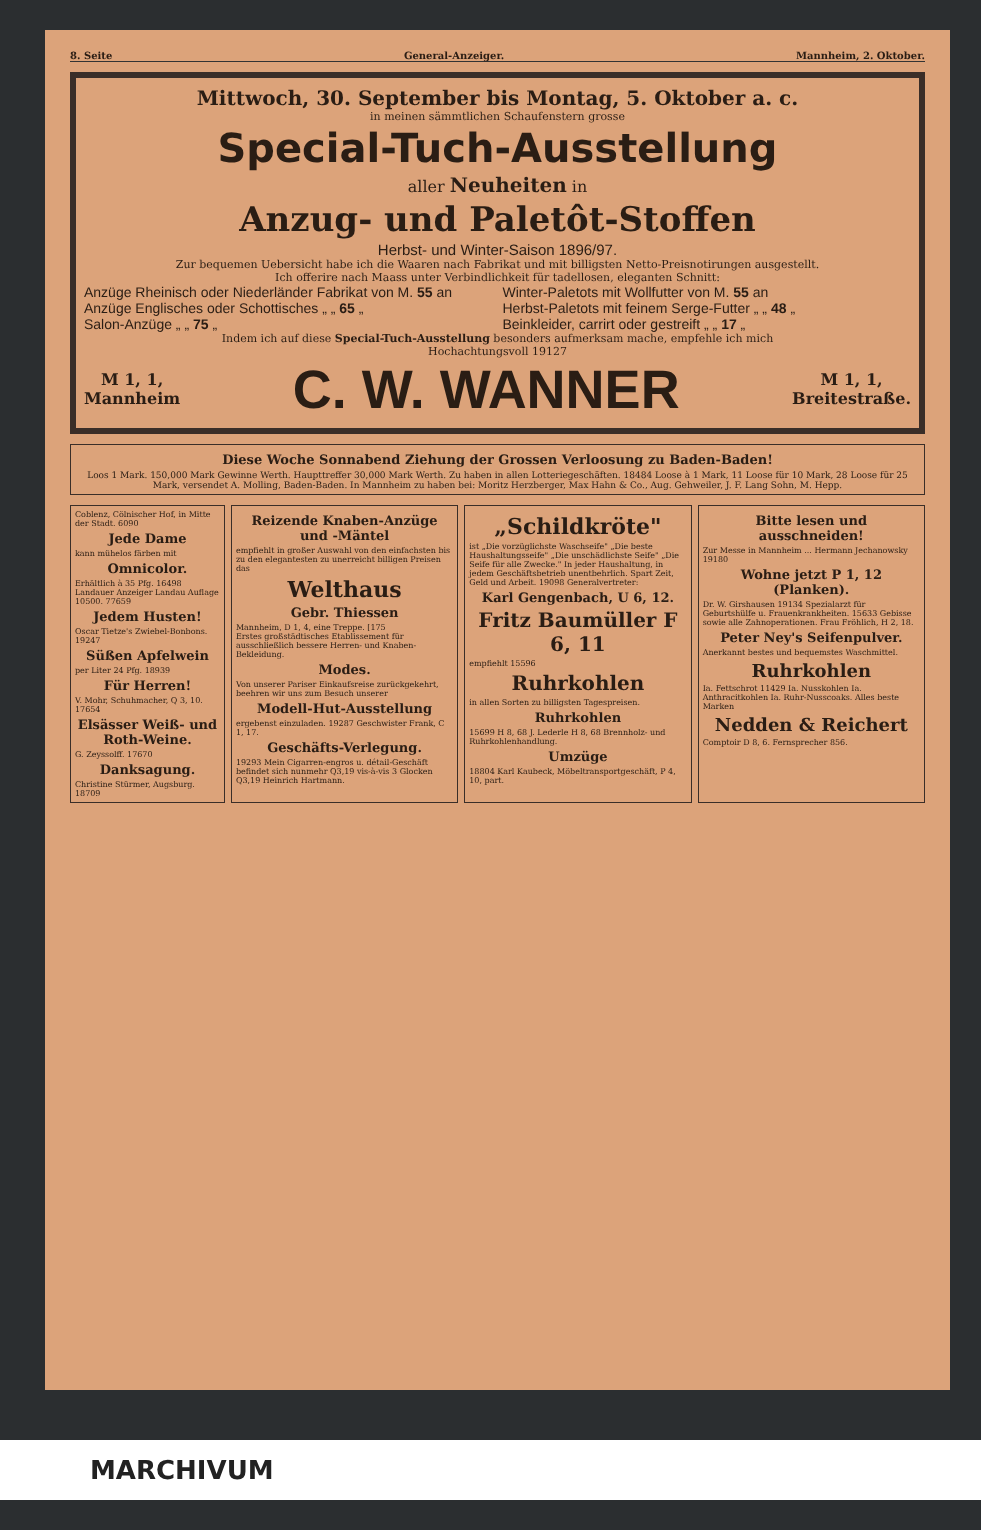8. Seite General-Anzeiger. Mannheim, 2. Oktober.
Mittwoch, 30. September bis Montag, 5. Oktober a. c.
in meinen sämmtlichen Schaufenstern grosse
Special-Tuch-Ausstellung
aller Neuheiten in
Anzug- und Paletôt-Stoffen
Herbst- und Winter-Saison 1896/97.
Zur bequemen Uebersicht habe ich die Waaren nach Fabrikat und mit billigsten Netto-Preisnotirungen ausgestellt.
Ich offerire nach Maass unter Verbindlichkeit für tadellosen, eleganten Schnitt:
Anzüge Rheinisch oder Niederländer Fabrikat von M. 55 an
Anzüge Englisches oder Schottisches „ „ 65 „
Salon-Anzüge „ „ 75 „
Winter-Paletots mit Wollfutter von M. 55 an
Herbst-Paletots mit feinem Serge-Futter „ „ 48 „
Beinkleider, carrirt oder gestreift „ „ 17 „
Indem ich auf diese Special-Tuch-Ausstellung besonders aufmerksam mache, empfehle ich mich
Hochachtungsvoll 19127
M 1, 1,
Mannheim C. W. WANNER M 1, 1,
Breitestraße.
Diese Woche Sonnabend Ziehung der Grossen Verloosung zu Baden-Baden!
Loos 1 Mark. 150,000 Mark Gewinne Werth. Haupttreffer 30,000 Mark Werth. Zu haben in allen Lotteriegeschäften. 18484 Loose à 1 Mark, 11 Loose für 10 Mark, 28 Loose für 25 Mark, versendet A. Molling, Baden-Baden. In Mannheim zu haben bei: Moritz Herzberger, Max Hahn & Co., Aug. Gehweiler, J. F. Lang Sohn, M. Hepp.
Coblenz, Cölnischer Hof, in Mitte der Stadt. 6090
Jede Dame
kann mühelos färben mit
Omnicolor.
Erhältlich à 35 Pfg. 16498
Landauer Anzeiger Landau Auflage 10500. 77659
Jedem Husten!
Oscar Tietze's Zwiebel-Bonbons. 19247
Süßen Apfelwein
per Liter 24 Pfg. 18939
Für Herren!
V. Mohr, Schuhmacher, Q 3, 10. 17654
Elsässer Weiß- und Roth-Weine.
G. Zeyssolff. 17670
Danksagung.
Christine Stürmer, Augsburg. 18709
Reizende Knaben-Anzüge und -Mäntel
empfiehlt in großer Auswahl von den einfachsten bis zu den elegantesten zu unerreicht billigen Preisen das
Welthaus
Gebr. Thiessen
Mannheim, D 1, 4, eine Treppe. [175
Erstes großstädtisches Etablissement für ausschließlich bessere Herren- und Knaben-Bekleidung.
Modes.
Von unserer Pariser Einkaufsreise zurückgekehrt, beehren wir uns zum Besuch unserer
Modell-Hut-Ausstellung
ergebenst einzuladen. 19287 Geschwister Frank, C 1, 17.
Geschäfts-Verlegung.
19293 Mein Cigarren-engros u. détail-Geschäft befindet sich nunmehr Q3,19 vis-à-vis 3 Glocken Q3,19 Heinrich Hartmann.
„Schildkröte"
ist „Die vorzüglichste Waschseife" „Die beste Haushaltungsseife" „Die unschädlichste Seife" „Die Seife für alle Zwecke." In jeder Haushaltung, in jedem Geschäftsbetrieb unentbehrlich. Spart Zeit, Geld und Arbeit. 19098 Generalvertreter:
Karl Gengenbach, U 6, 12.
Fritz Baumüller F 6, 11
empfiehlt 15596
Ruhrkohlen
in allen Sorten zu billigsten Tagespreisen.
Ruhrkohlen
15699 H 8, 68 J. Lederle H 8, 68 Brennholz- und Ruhrkohlenhandlung.
Umzüge
18804 Karl Kaubeck, Möbeltransportgeschäft, P 4, 10, part.
Bitte lesen und ausschneiden!
Zur Messe in Mannheim ... Hermann Jechanowsky 19180
Wohne jetzt P 1, 12 (Planken).
Dr. W. Girshausen 19134 Spezialarzt für Geburtshülfe u. Frauenkrankheiten. 15633 Gebisse sowie alle Zahnoperationen. Frau Fröhlich, H 2, 18.
Peter Ney's Seifenpulver.
Anerkannt bestes und bequemstes Waschmittel.
Ruhrkohlen
Ia. Fettschrot 11429 Ia. Nusskohlen Ia. Anthracitkohlen Ia. Ruhr-Nusscoaks. Alles beste Marken
Nedden & Reichert
Comptoir D 8, 6. Fernsprecher 856.
MARCHIVUM